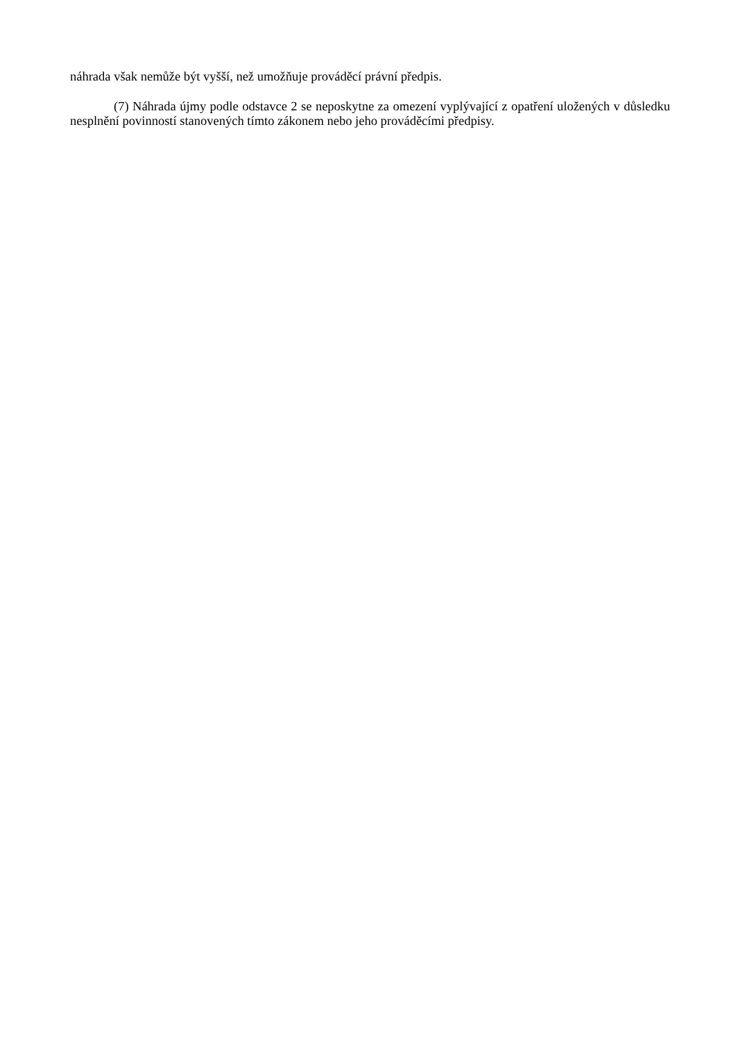náhrada však nemůže být vyšší, než umožňuje prováděcí právní předpis.
(7) Náhrada újmy podle odstavce 2 se neposkytne za omezení vyplývající z opatření uložených v důsledku nesplnění povinností stanovených tímto zákonem nebo jeho prováděcími předpisy.